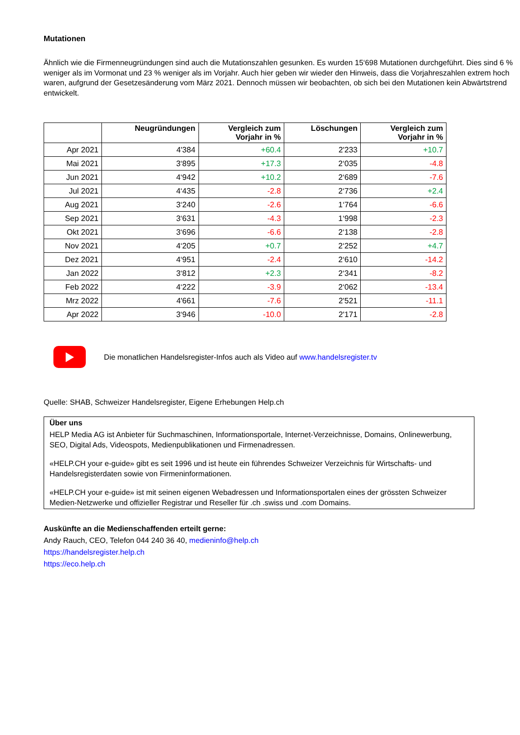Mutationen
Ähnlich wie die Firmenneugründungen sind auch die Mutationszahlen gesunken. Es wurden 15‘698 Mutationen durchgeführt. Dies sind 6 % weniger als im Vormonat und 23 % weniger als im Vorjahr. Auch hier geben wir wieder den Hinweis, dass die Vorjahreszahlen extrem hoch waren, aufgrund der Gesetzesänderung vom März 2021. Dennoch müssen wir beobachten, ob sich bei den Mutationen kein Abwärtstrend entwickelt.
| | Neugründungen | Vergleich zum Vorjahr in % | Löschungen | Vergleich zum Vorjahr in % |
| --- | --- | --- | --- | --- |
| Apr 2021 | 4'384 | +60.4 | 2'233 | +10.7 |
| Mai 2021 | 3‘895 | +17.3 | 2‘035 | -4.8 |
| Jun 2021 | 4‘942 | +10.2 | 2‘689 | -7.6 |
| Jul 2021 | 4‘435 | -2.8 | 2‘736 | +2.4 |
| Aug 2021 | 3‘240 | -2.6 | 1‘764 | -6.6 |
| Sep 2021 | 3‘631 | -4.3 | 1‘998 | -2.3 |
| Okt 2021 | 3‘696 | -6.6 | 2‘138 | -2.8 |
| Nov 2021 | 4‘205 | +0.7 | 2‘252 | +4.7 |
| Dez 2021 | 4‘951 | -2.4 | 2‘610 | -14.2 |
| Jan 2022 | 3‘812 | +2.3 | 2‘341 | -8.2 |
| Feb 2022 | 4‘222 | -3.9 | 2‘062 | -13.4 |
| Mrz 2022 | 4'661 | -7.6 | 2'521 | -11.1 |
| Apr 2022 | 3‘946 | -10.0 | 2'171 | -2.8 |
Die monatlichen Handelsregister-Infos auch als Video auf www.handelsregister.tv
Quelle: SHAB, Schweizer Handelsregister, Eigene Erhebungen Help.ch
Über uns
HELP Media AG ist Anbieter für Suchmaschinen, Informationsportale, Internet-Verzeichnisse, Domains, Onlinewerbung, SEO, Digital Ads, Videospots, Medienpublikationen und Firmenadressen.
«HELP.CH your e-guide» gibt es seit 1996 und ist heute ein führendes Schweizer Verzeichnis für Wirtschafts- und Handelsregisterdaten sowie von Firmeninformationen.
«HELP.CH your e-guide» ist mit seinen eigenen Webadressen und Informationsportalen eines der grössten Schweizer Medien-Netzwerke und offizieller Registrar und Reseller für .ch .swiss und .com Domains.
Auskünfte an die Medienschaffenden erteilt gerne:
Andy Rauch, CEO, Telefon 044 240 36 40, medieninfo@help.ch
https://handelsregister.help.ch
https://eco.help.ch